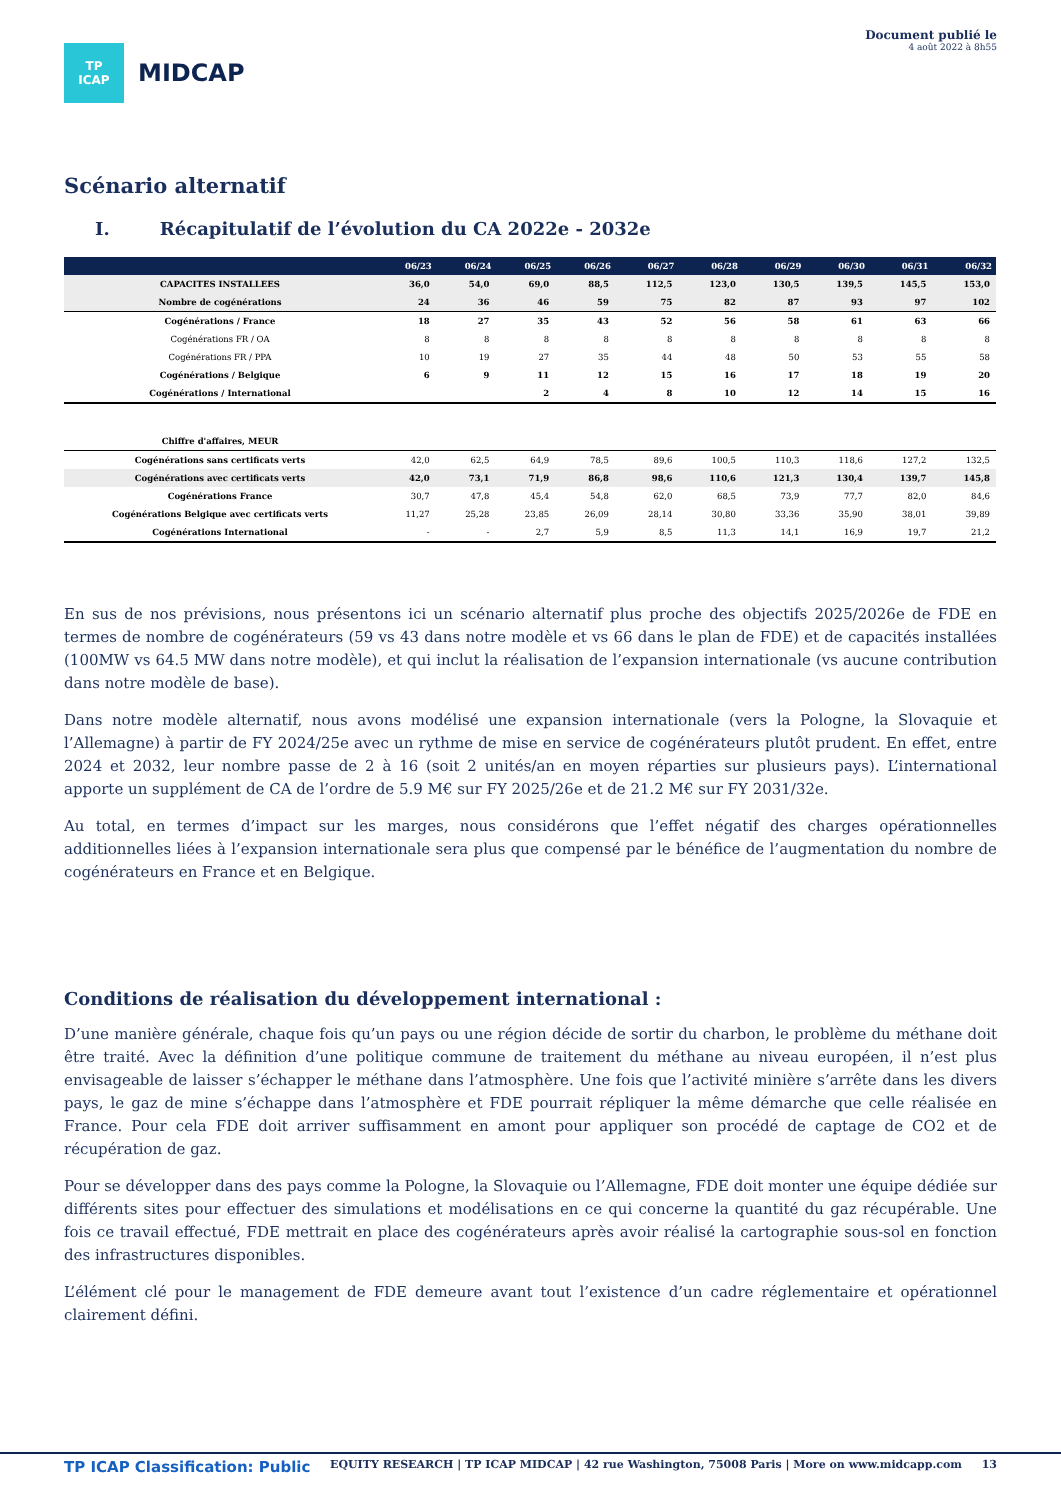TP
ICAP
MIDCAP
Document publié le
4 août 2022 à 8h55
Scénario alternatif
I. Récapitulatif de l’évolution du CA 2022e - 2032e
| | 06/23 | 06/24 | 06/25 | 06/26 | 06/27 | 06/28 | 06/29 | 06/30 | 06/31 | 06/32 |
| --- | --- | --- | --- | --- | --- | --- | --- | --- | --- | --- |
| CAPACITES INSTALLEES | 36,0 | 54,0 | 69,0 | 88,5 | 112,5 | 123,0 | 130,5 | 139,5 | 145,5 | 153,0 |
| Nombre de cogénérations | 24 | 36 | 46 | 59 | 75 | 82 | 87 | 93 | 97 | 102 |
| Cogénérations / France | 18 | 27 | 35 | 43 | 52 | 56 | 58 | 61 | 63 | 66 |
| Cogénérations FR / OA | 8 | 8 | 8 | 8 | 8 | 8 | 8 | 8 | 8 | 8 |
| Cogénérations FR / PPA | 10 | 19 | 27 | 35 | 44 | 48 | 50 | 53 | 55 | 58 |
| Cogénérations / Belgique | 6 | 9 | 11 | 12 | 15 | 16 | 17 | 18 | 19 | 20 |
| Cogénérations / International | | | 2 | 4 | 8 | 10 | 12 | 14 | 15 | 16 |
| Chiffre d'affaires, MEUR | | | | | | | | | | |
| Cogénérations sans certificats verts | 42,0 | 62,5 | 64,9 | 78,5 | 89,6 | 100,5 | 110,3 | 118,6 | 127,2 | 132,5 |
| Cogénérations avec certificats verts | 42,0 | 73,1 | 71,9 | 86,8 | 98,6 | 110,6 | 121,3 | 130,4 | 139,7 | 145,8 |
| Cogénérations France | 30,7 | 47,8 | 45,4 | 54,8 | 62,0 | 68,5 | 73,9 | 77,7 | 82,0 | 84,6 |
| Cogénérations Belgique avec certificats verts | 11,27 | 25,28 | 23,85 | 26,09 | 28,14 | 30,80 | 33,36 | 35,90 | 38,01 | 39,89 |
| Cogénérations International | - | - | 2,7 | 5,9 | 8,5 | 11,3 | 14,1 | 16,9 | 19,7 | 21,2 |
En sus de nos prévisions, nous présentons ici un scénario alternatif plus proche des objectifs 2025/2026e de FDE en termes de nombre de cogénérateurs (59 vs 43 dans notre modèle et vs 66 dans le plan de FDE) et de capacités installées (100MW vs 64.5 MW dans notre modèle), et qui inclut la réalisation de l’expansion internationale (vs aucune contribution dans notre modèle de base).
Dans notre modèle alternatif, nous avons modélisé une expansion internationale (vers la Pologne, la Slovaquie et l’Allemagne) à partir de FY 2024/25e avec un rythme de mise en service de cogénérateurs plutôt prudent. En effet, entre 2024 et 2032, leur nombre passe de 2 à 16 (soit 2 unités/an en moyen réparties sur plusieurs pays). L’international apporte un supplément de CA de l’ordre de 5.9 M€ sur FY 2025/26e et de 21.2 M€ sur FY 2031/32e.
Au total, en termes d’impact sur les marges, nous considérons que l’effet négatif des charges opérationnelles additionnelles liées à l’expansion internationale sera plus que compensé par le bénéfice de l’augmentation du nombre de cogénérateurs en France et en Belgique.
Conditions de réalisation du développement international :
D’une manière générale, chaque fois qu’un pays ou une région décide de sortir du charbon, le problème du méthane doit être traité. Avec la définition d’une politique commune de traitement du méthane au niveau européen, il n’est plus envisageable de laisser s’échapper le méthane dans l’atmosphère. Une fois que l’activité minière s’arrête dans les divers pays, le gaz de mine s’échappe dans l’atmosphère et FDE pourrait répliquer la même démarche que celle réalisée en France. Pour cela FDE doit arriver suffisamment en amont pour appliquer son procédé de captage de CO2 et de récupération de gaz.
Pour se développer dans des pays comme la Pologne, la Slovaquie ou l’Allemagne, FDE doit monter une équipe dédiée sur différents sites pour effectuer des simulations et modélisations en ce qui concerne la quantité du gaz récupérable. Une fois ce travail effectué, FDE mettrait en place des cogénérateurs après avoir réalisé la cartographie sous-sol en fonction des infrastructures disponibles.
L’élément clé pour le management de FDE demeure avant tout l’existence d’un cadre réglementaire et opérationnel clairement défini.
TP ICAP Classification: Public EQUITY RESEARCH | TP ICAP MIDCAP | 42 rue Washington, 75008 Paris | More on www.midcapp.com 13